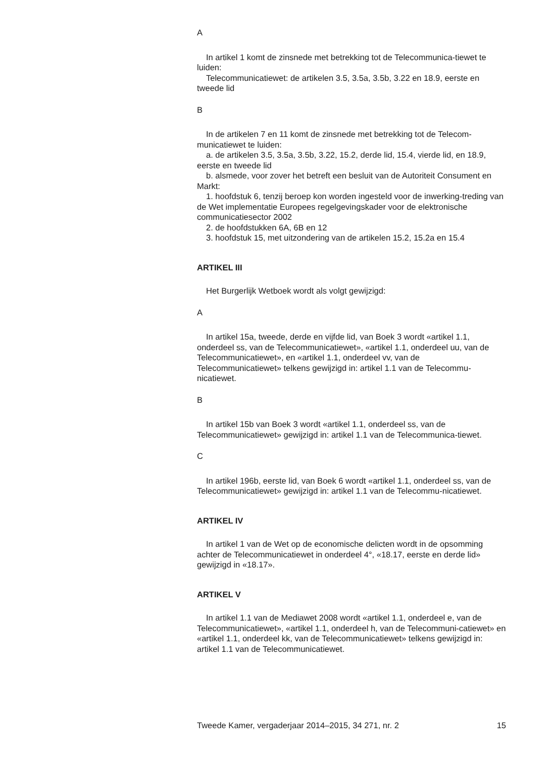A
In artikel 1 komt de zinsnede met betrekking tot de Telecommunica-tiewet te luiden:
Telecommunicatiewet: de artikelen 3.5, 3.5a, 3.5b, 3.22 en 18.9, eerste en tweede lid
B
In de artikelen 7 en 11 komt de zinsnede met betrekking tot de Telecom-municatiewet te luiden:
a. de artikelen 3.5, 3.5a, 3.5b, 3.22, 15.2, derde lid, 15.4, vierde lid, en 18.9, eerste en tweede lid
b. alsmede, voor zover het betreft een besluit van de Autoriteit Consument en Markt:
1. hoofdstuk 6, tenzij beroep kon worden ingesteld voor de inwerking-treding van de Wet implementatie Europees regelgevingskader voor de elektronische communicatiesector 2002
2. de hoofdstukken 6A, 6B en 12
3. hoofdstuk 15, met uitzondering van de artikelen 15.2, 15.2a en 15.4
ARTIKEL III
Het Burgerlijk Wetboek wordt als volgt gewijzigd:
A
In artikel 15a, tweede, derde en vijfde lid, van Boek 3 wordt «artikel 1.1, onderdeel ss, van de Telecommunicatiewet», «artikel 1.1, onderdeel uu, van de Telecommunicatiewet», en «artikel 1.1, onderdeel vv, van de Telecommunicatiewet» telkens gewijzigd in: artikel 1.1 van de Telecommu-nicatiewet.
B
In artikel 15b van Boek 3 wordt «artikel 1.1, onderdeel ss, van de Telecommunicatiewet» gewijzigd in: artikel 1.1 van de Telecommunica-tiewet.
C
In artikel 196b, eerste lid, van Boek 6 wordt «artikel 1.1, onderdeel ss, van de Telecommunicatiewet» gewijzigd in: artikel 1.1 van de Telecommu-nicatiewet.
ARTIKEL IV
In artikel 1 van de Wet op de economische delicten wordt in de opsomming achter de Telecommunicatiewet in onderdeel 4°, «18.17, eerste en derde lid» gewijzigd in «18.17».
ARTIKEL V
In artikel 1.1 van de Mediawet 2008 wordt «artikel 1.1, onderdeel e, van de Telecommunicatiewet», «artikel 1.1, onderdeel h, van de Telecommuni-catiewet» en «artikel 1.1, onderdeel kk, van de Telecommunicatiewet» telkens gewijzigd in: artikel 1.1 van de Telecommunicatiewet.
Tweede Kamer, vergaderjaar 2014–2015, 34 271, nr. 2 15